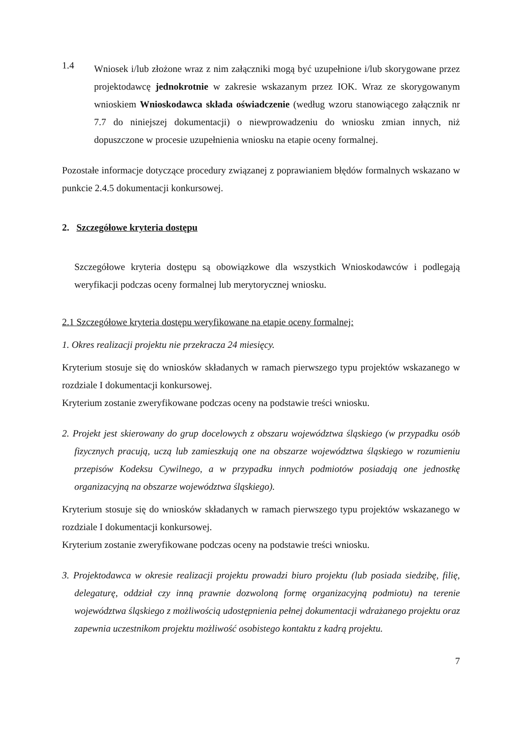1.4
Wniosek i/lub złożone wraz z nim załączniki mogą być uzupełnione i/lub skorygowane przez projektodawcę jednokrotnie w zakresie wskazanym przez IOK. Wraz ze skorygowanym wnioskiem Wnioskodawca składa oświadczenie (według wzoru stanowiącego załącznik nr 7.7 do niniejszej dokumentacji) o niewprowadzeniu do wniosku zmian innych, niż dopuszczone w procesie uzupełnienia wniosku na etapie oceny formalnej.
Pozostałe informacje dotyczące procedury związanej z poprawianiem błędów formalnych wskazano w punkcie 2.4.5 dokumentacji konkursowej.
2. Szczegółowe kryteria dostępu
Szczegółowe kryteria dostępu są obowiązkowe dla wszystkich Wnioskodawców i podlegają weryfikacji podczas oceny formalnej lub merytorycznej wniosku.
2.1 Szczegółowe kryteria dostępu weryfikowane na etapie oceny formalnej:
1. Okres realizacji projektu nie przekracza 24 miesięcy.
Kryterium stosuje się do wniosków składanych w ramach pierwszego typu projektów wskazanego w rozdziale I dokumentacji konkursowej.
Kryterium zostanie zweryfikowane podczas oceny na podstawie treści wniosku.
2. Projekt jest skierowany do grup docelowych z obszaru województwa śląskiego (w przypadku osób fizycznych pracują, uczą lub zamieszkują one na obszarze województwa śląskiego w rozumieniu przepisów Kodeksu Cywilnego, a w przypadku innych podmiotów posiadają one jednostkę organizacyjną na obszarze województwa śląskiego).
Kryterium stosuje się do wniosków składanych w ramach pierwszego typu projektów wskazanego w rozdziale I dokumentacji konkursowej.
Kryterium zostanie zweryfikowane podczas oceny na podstawie treści wniosku.
3. Projektodawca w okresie realizacji projektu prowadzi biuro projektu (lub posiada siedzibę, filię, delegaturę, oddział czy inną prawnie dozwoloną formę organizacyjną podmiotu) na terenie województwa śląskiego z możliwością udostępnienia pełnej dokumentacji wdrażanego projektu oraz zapewnia uczestnikom projektu możliwość osobistego kontaktu z kadrą projektu.
7